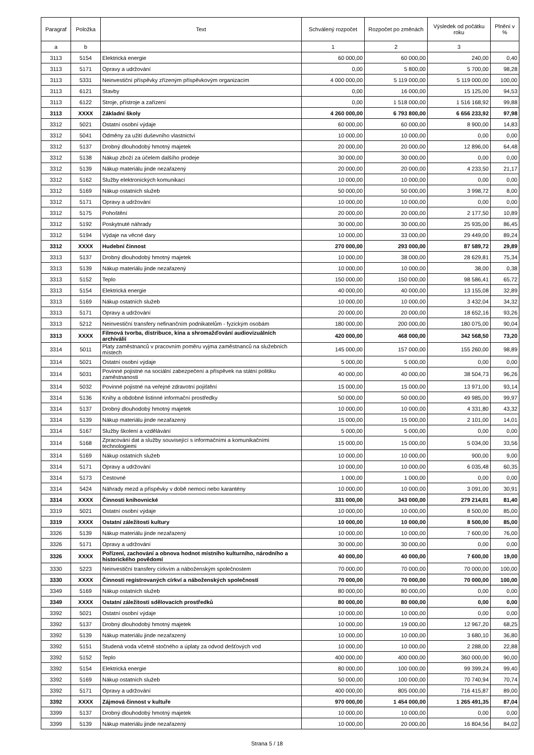| Paragraf | Položka | Text | Schválený rozpočet | Rozpočet po změnách | Výsledek od počátku roku | Plnění v % |
| --- | --- | --- | --- | --- | --- | --- |
| a | b | | 1 | 2 | 3 | |
| 3113 | 5154 | Elektrická energie | 60 000,00 | 60 000,00 | 240,00 | 0,40 |
| 3113 | 5171 | Opravy a udržování | 0,00 | 5 800,00 | 5 700,00 | 98,28 |
| 3113 | 5331 | Neinvestiční příspěvky zřízeným příspěvkovým organizacím | 4 000 000,00 | 5 119 000,00 | 5 119 000,00 | 100,00 |
| 3113 | 6121 | Stavby | 0,00 | 16 000,00 | 15 125,00 | 94,53 |
| 3113 | 6122 | Stroje, přístroje a zařízení | 0,00 | 1 518 000,00 | 1 516 168,92 | 99,88 |
| 3113 | XXXX | Základní školy | 4 260 000,00 | 6 793 800,00 | 6 656 233,92 | 97,98 |
| 3312 | 5021 | Ostatní osobní výdaje | 60 000,00 | 60 000,00 | 8 900,00 | 14,83 |
| 3312 | 5041 | Odměny za užití duševního vlastnictví | 10 000,00 | 10 000,00 | 0,00 | 0,00 |
| 3312 | 5137 | Drobný dlouhodobý hmotný majetek | 20 000,00 | 20 000,00 | 12 896,00 | 64,48 |
| 3312 | 5138 | Nákup zboží za účelem dalšího prodeje | 30 000,00 | 30 000,00 | 0,00 | 0,00 |
| 3312 | 5139 | Nákup materiálu jinde nezařazený | 20 000,00 | 20 000,00 | 4 233,50 | 21,17 |
| 3312 | 5162 | Služby elektronických komunikací | 10 000,00 | 10 000,00 | 0,00 | 0,00 |
| 3312 | 5169 | Nákup ostatních služeb | 50 000,00 | 50 000,00 | 3 998,72 | 8,00 |
| 3312 | 5171 | Opravy a udržování | 10 000,00 | 10 000,00 | 0,00 | 0,00 |
| 3312 | 5175 | Pohoštění | 20 000,00 | 20 000,00 | 2 177,50 | 10,89 |
| 3312 | 5192 | Poskytnuté náhrady | 30 000,00 | 30 000,00 | 25 935,00 | 86,45 |
| 3312 | 5194 | Výdaje na věcné dary | 10 000,00 | 33 000,00 | 29 449,00 | 89,24 |
| 3312 | XXXX | Hudební činnost | 270 000,00 | 293 000,00 | 87 589,72 | 29,89 |
| 3313 | 5137 | Drobný dlouhodobý hmotný majetek | 10 000,00 | 38 000,00 | 28 629,81 | 75,34 |
| 3313 | 5139 | Nákup materiálu jinde nezařazený | 10 000,00 | 10 000,00 | 38,00 | 0,38 |
| 3313 | 5152 | Teplo | 150 000,00 | 150 000,00 | 98 586,41 | 65,72 |
| 3313 | 5154 | Elektrická energie | 40 000,00 | 40 000,00 | 13 155,08 | 32,89 |
| 3313 | 5169 | Nákup ostatních služeb | 10 000,00 | 10 000,00 | 3 432,04 | 34,32 |
| 3313 | 5171 | Opravy a udržování | 20 000,00 | 20 000,00 | 18 652,16 | 93,26 |
| 3313 | 5212 | Neinvestiční transfery nefinančním podnikatelům - fyzickým osobám | 180 000,00 | 200 000,00 | 180 075,00 | 90,04 |
| 3313 | XXXX | Filmová tvorba, distribuce, kina a shromažďování audiovizuálních archiválií | 420 000,00 | 468 000,00 | 342 568,50 | 73,20 |
| 3314 | 5011 | Platy zaměstnanců v pracovním poměru vyjma zaměstnanců na služebních místech | 145 000,00 | 157 000,00 | 155 260,00 | 98,89 |
| 3314 | 5021 | Ostatní osobní výdaje | 5 000,00 | 5 000,00 | 0,00 | 0,00 |
| 3314 | 5031 | Povinné pojistné na sociální zabezpečení a příspěvek na státní politiku zaměstnanosti | 40 000,00 | 40 000,00 | 38 504,73 | 96,26 |
| 3314 | 5032 | Povinné pojistné na veřejné zdravotní pojištění | 15 000,00 | 15 000,00 | 13 971,00 | 93,14 |
| 3314 | 5136 | Knihy a obdobné listinné informační prostředky | 50 000,00 | 50 000,00 | 49 985,00 | 99,97 |
| 3314 | 5137 | Drobný dlouhodobý hmotný majetek | 10 000,00 | 10 000,00 | 4 331,80 | 43,32 |
| 3314 | 5139 | Nákup materiálu jinde nezařazený | 15 000,00 | 15 000,00 | 2 101,00 | 14,01 |
| 3314 | 5167 | Služby školení a vzdělávání | 5 000,00 | 5 000,00 | 0,00 | 0,00 |
| 3314 | 5168 | Zpracování dat a služby související s informačními a komunikačními technologiemi | 15 000,00 | 15 000,00 | 5 034,00 | 33,56 |
| 3314 | 5169 | Nákup ostatních služeb | 10 000,00 | 10 000,00 | 900,00 | 9,00 |
| 3314 | 5171 | Opravy a udržování | 10 000,00 | 10 000,00 | 6 035,48 | 60,35 |
| 3314 | 5173 | Cestovné | 1 000,00 | 1 000,00 | 0,00 | 0,00 |
| 3314 | 5424 | Náhrady mezd a příspěvky v době nemoci nebo karantény | 10 000,00 | 10 000,00 | 3 091,00 | 30,91 |
| 3314 | XXXX | Činnosti knihovnické | 331 000,00 | 343 000,00 | 279 214,01 | 81,40 |
| 3319 | 5021 | Ostatní osobní výdaje | 10 000,00 | 10 000,00 | 8 500,00 | 85,00 |
| 3319 | XXXX | Ostatní záležitosti kultury | 10 000,00 | 10 000,00 | 8 500,00 | 85,00 |
| 3326 | 5139 | Nákup materiálu jinde nezařazený | 10 000,00 | 10 000,00 | 7 600,00 | 76,00 |
| 3326 | 5171 | Opravy a udržování | 30 000,00 | 30 000,00 | 0,00 | 0,00 |
| 3326 | XXXX | Pořízení, zachování a obnova hodnot místního kulturního, národního a historického povědomí | 40 000,00 | 40 000,00 | 7 600,00 | 19,00 |
| 3330 | 5223 | Neinvestiční transfery církvím a náboženským společnostem | 70 000,00 | 70 000,00 | 70 000,00 | 100,00 |
| 3330 | XXXX | Činnosti registrovaných církví a náboženských společností | 70 000,00 | 70 000,00 | 70 000,00 | 100,00 |
| 3349 | 5169 | Nákup ostatních služeb | 80 000,00 | 80 000,00 | 0,00 | 0,00 |
| 3349 | XXXX | Ostatní záležitosti sdělovacích prostředků | 80 000,00 | 80 000,00 | 0,00 | 0,00 |
| 3392 | 5021 | Ostatní osobní výdaje | 10 000,00 | 10 000,00 | 0,00 | 0,00 |
| 3392 | 5137 | Drobný dlouhodobý hmotný majetek | 10 000,00 | 19 000,00 | 12 967,20 | 68,25 |
| 3392 | 5139 | Nákup materiálu jinde nezařazený | 10 000,00 | 10 000,00 | 3 680,10 | 36,80 |
| 3392 | 5151 | Studená voda včetně stočného a úplaty za odvod dešťových vod | 10 000,00 | 10 000,00 | 2 288,00 | 22,88 |
| 3392 | 5152 | Teplo | 400 000,00 | 400 000,00 | 360 000,00 | 90,00 |
| 3392 | 5154 | Elektrická energie | 80 000,00 | 100 000,00 | 99 399,24 | 99,40 |
| 3392 | 5169 | Nákup ostatních služeb | 50 000,00 | 100 000,00 | 70 740,94 | 70,74 |
| 3392 | 5171 | Opravy a udržování | 400 000,00 | 805 000,00 | 716 415,87 | 89,00 |
| 3392 | XXXX | Zájmová činnost v kultuře | 970 000,00 | 1 454 000,00 | 1 265 491,35 | 87,04 |
| 3399 | 5137 | Drobný dlouhodobý hmotný majetek | 10 000,00 | 10 000,00 | 0,00 | 0,00 |
| 3399 | 5139 | Nákup materiálu jinde nezařazený | 10 000,00 | 20 000,00 | 16 804,56 | 84,02 |
Strana 5 / 18